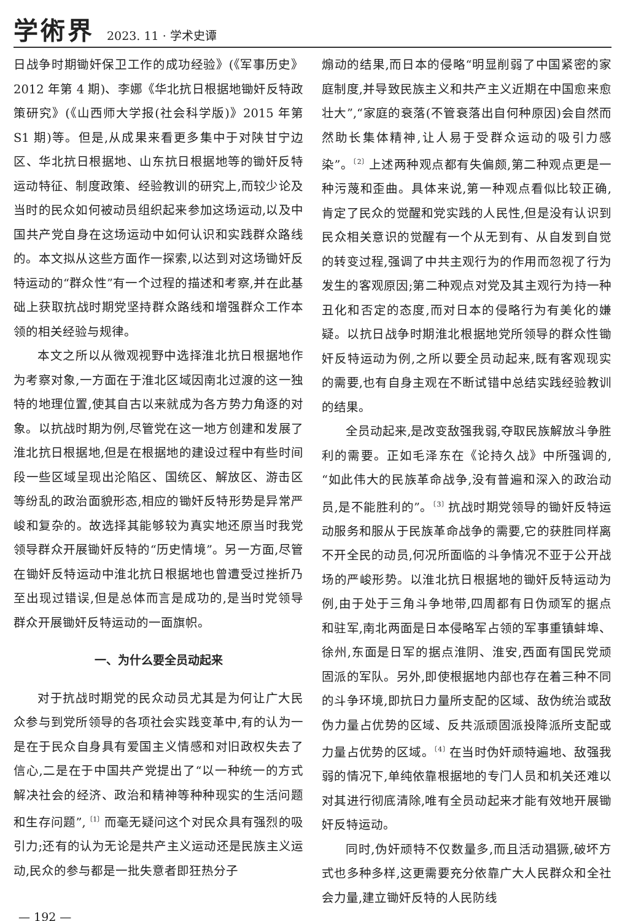学術界 2023. 11 · 学术史谭
日战争时期锄奸保卫工作的成功经验》(《军事历史》2012 年第 4 期)、李娜《华北抗日根据地锄奸反特政策研究》(《山西师大学报(社会科学版)》2015 年第 S1 期)等。但是,从成果来看更多集中于对陕甘宁边区、华北抗日根据地、山东抗日根据地等的锄奸反特运动特征、制度政策、经验教训的研究上,而较少论及当时的民众如何被动员组织起来参加这场运动,以及中国共产党自身在这场运动中如何认识和实践群众路线的。本文拟从这些方面作一探索,以达到对这场锄奸反特运动的“群众性”有一个过程的描述和考察,并在此基础上获取抗战时期党坚持群众路线和增强群众工作本领的相关经验与规律。
本文之所以从微观视野中选择淮北抗日根据地作为考察对象,一方面在于淮北区域因南北过渡的这一独特的地理位置,使其自古以来就成为各方势力角逐的对象。以抗战时期为例,尽管党在这一地方创建和发展了淮北抗日根据地,但是在根据地的建设过程中有些时间段一些区域呈现出沦陷区、国统区、解放区、游击区等纷乱的政治面貌形态,相应的锄奸反特形势是异常严峻和复杂的。故选择其能够较为真实地还原当时我党领导群众开展锄奸反特的“历史情境”。另一方面,尽管在锄奸反特运动中淮北抗日根据地也曾遭受过挫折乃至出现过错误,但是总体而言是成功的,是当时党领导群众开展锄奸反特运动的一面旗帜。
一、为什么要全员动起来
对于抗战时期党的民众动员尤其是为何让广大民众参与到党所领导的各项社会实践变革中,有的认为一是在于民众自身具有爱国主义情感和对旧政权失去了信心,二是在于中国共产党提出了“以一种统一的方式解决社会的经济、政治和精神等种种现实的生活问题和生存问题”,<sup>〔1〕</sup>而毫无疑问这个对民众具有强烈的吸引力;还有的认为无论是共产主义运动还是民族主义运动,民众的参与都是一批失意者即狂热分子
煽动的结果,而日本的侵略“明显削弱了中国紧密的家庭制度,并导致民族主义和共产主义近期在中国愈来愈壮大”,“家庭的衰落(不管衰落出自何种原因)会自然而然助长集体精神,让人易于受群众运动的吸引力感染”。<sup>〔2〕</sup>上述两种观点都有失偏颇,第二种观点更是一种污蔑和歪曲。具体来说,第一种观点看似比较正确,肯定了民众的觉醒和党实践的人民性,但是没有认识到民众相关意识的觉醒有一个从无到有、从自发到自觉的转变过程,强调了中共主观行为的作用而忽视了行为发生的客观原因;第二种观点对党及其主观行为持一种丑化和否定的态度,而对日本的侵略行为有美化的嫌疑。以抗日战争时期淮北根据地党所领导的群众性锄奸反特运动为例,之所以要全员动起来,既有客观现实的需要,也有自身主观在不断试错中总结实践经验教训的结果。
全员动起来,是改变敌强我弱,夺取民族解放斗争胜利的需要。正如毛泽东在《论持久战》中所强调的,“如此伟大的民族革命战争,没有普遍和深入的政治动员,是不能胜利的”。<sup>〔3〕</sup>抗战时期党领导的锄奸反特运动服务和服从于民族革命战争的需要,它的获胜同样离不开全民的动员,何况所面临的斗争情况不亚于公开战场的严峻形势。以淮北抗日根据地的锄奸反特运动为例,由于处于三角斗争地带,四周都有日伪顽军的据点和驻军,南北两面是日本侵略军占领的军事重镇蚌埠、徐州,东面是日军的据点淮阴、淮安,西面有国民党顽固派的军队。另外,即使根据地内部也存在着三种不同的斗争环境,即抗日力量所支配的区域、敌伪统治或敌伪力量占优势的区域、反共派顽固派投降派所支配或力量占优势的区域。<sup>〔4〕</sup>在当时伪奸顽特遍地、敌强我弱的情况下,单纯依靠根据地的专门人员和机关还难以对其进行彻底清除,唯有全员动起来才能有效地开展锄奸反特运动。
同时,伪奸顽特不仅数量多,而且活动猖獗,破坏方式也多种多样,这更需要充分依靠广大人民群众和全社会力量,建立锄奸反特的人民防线
— 192 —